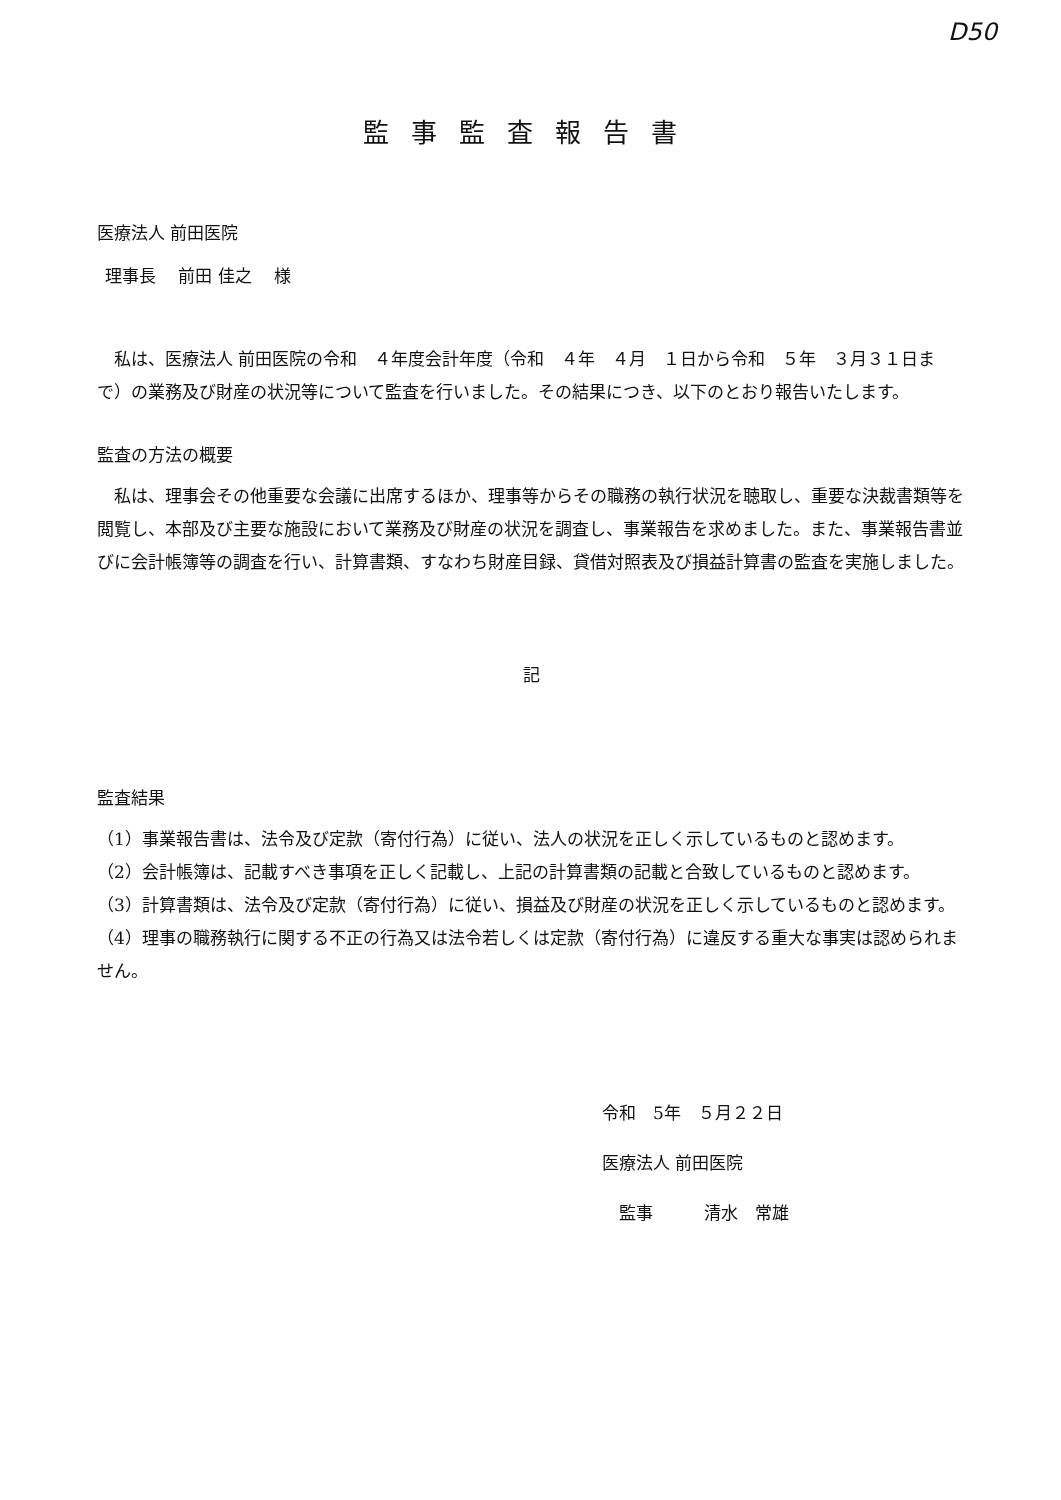D50
監事監査報告書
医療法人 前田医院
理事長　 前田 佳之　 様
　私は、医療法人 前田医院の令和　４年度会計年度（令和　４年　４月　１日から令和　５年　３月３１日まで）の業務及び財産の状況等について監査を行いました。その結果につき、以下のとおり報告いたします。
監査の方法の概要
　私は、理事会その他重要な会議に出席するほか、理事等からその職務の執行状況を聴取し、重要な決裁書類等を閲覧し、本部及び主要な施設において業務及び財産の状況を調査し、事業報告を求めました。また、事業報告書並びに会計帳簿等の調査を行い、計算書類、すなわち財産目録、貸借対照表及び損益計算書の監査を実施しました。
記
監査結果
（1）事業報告書は、法令及び定款（寄付行為）に従い、法人の状況を正しく示しているものと認めます。
（2）会計帳簿は、記載すべき事項を正しく記載し、上記の計算書類の記載と合致しているものと認めます。
（3）計算書類は、法令及び定款（寄付行為）に従い、損益及び財産の状況を正しく示しているものと認めます。
（4）理事の職務執行に関する不正の行為又は法令若しくは定款（寄付行為）に違反する重大な事実は認められません。
令和　5年　５月２２日
医療法人 前田医院
　監事　　　清水　常雄